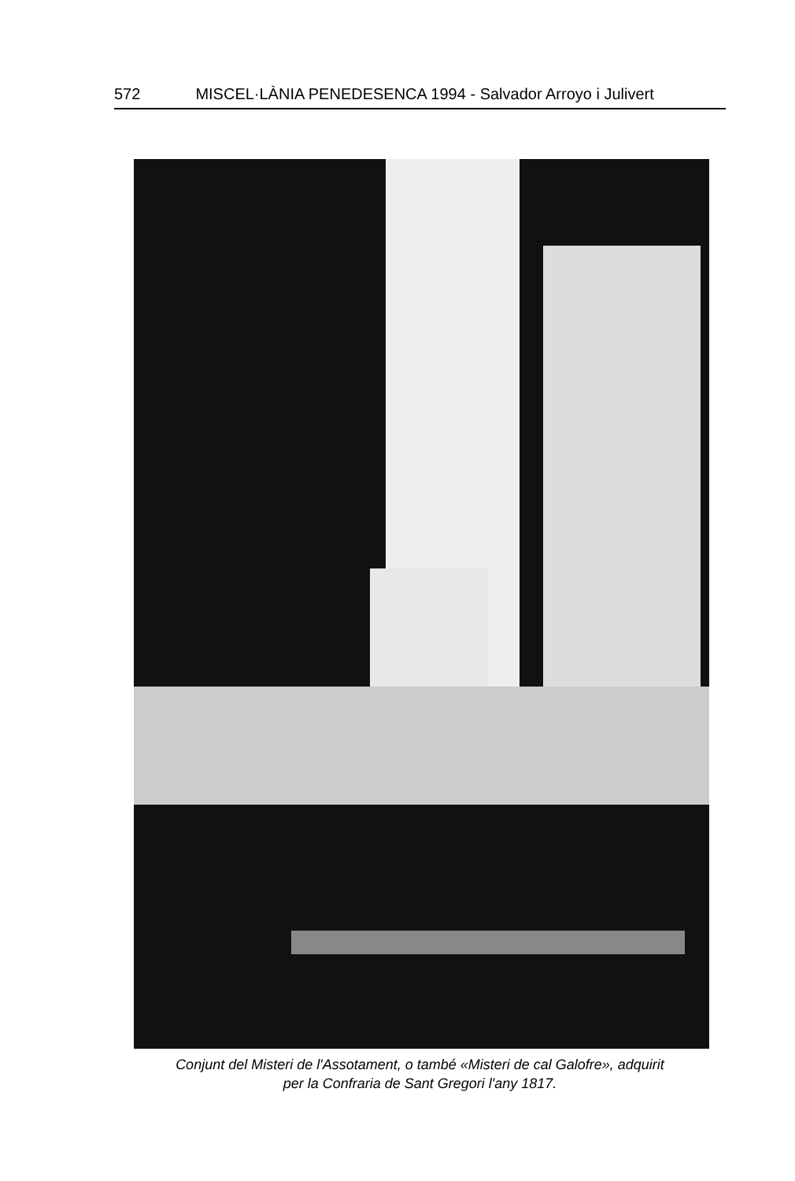572 MISCEL·LÀNIA PENEDESENCA 1994 - Salvador Arroyo i Julivert
Conjunt del Misteri de l'Assotament, o també «Misteri de cal Galofre», adquirit
per la Confraria de Sant Gregori l'any 1817.